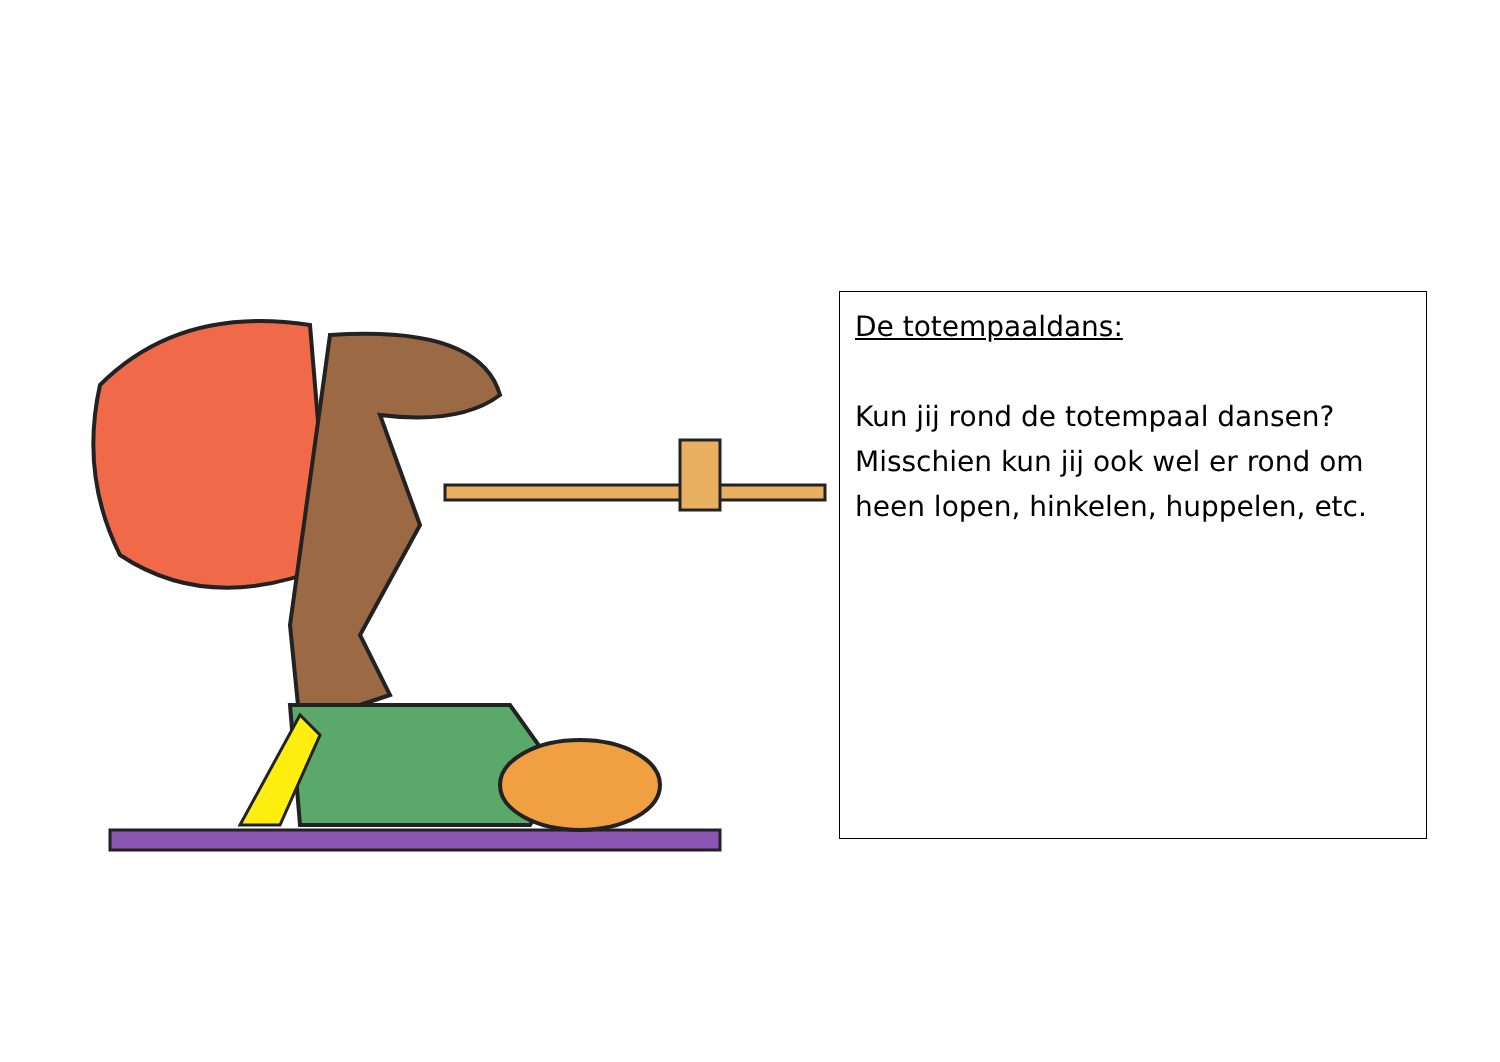De totempaaldans:
Kun jij rond de totempaal dansen? Misschien kun jij ook wel er rond om heen lopen, hinkelen, huppelen, etc.